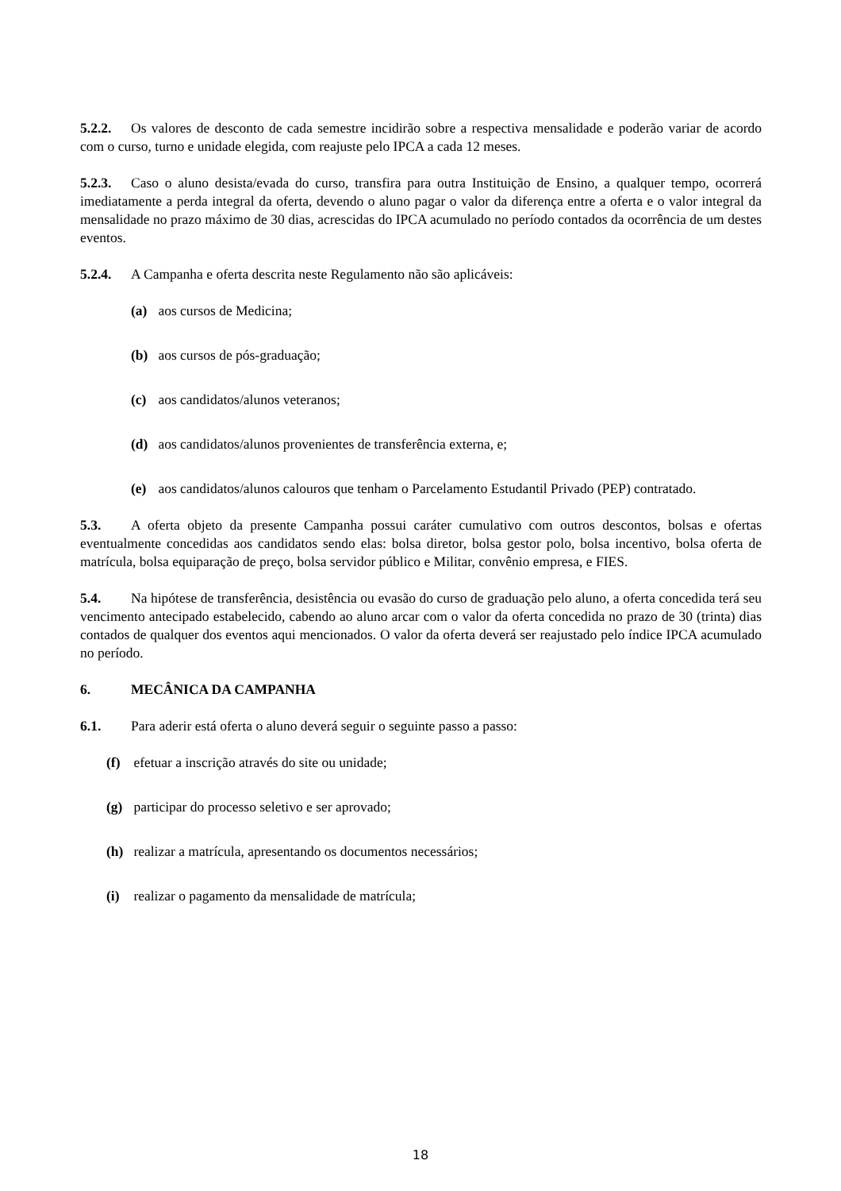5.2.2. Os valores de desconto de cada semestre incidirão sobre a respectiva mensalidade e poderão variar de acordo com o curso, turno e unidade elegida, com reajuste pelo IPCA a cada 12 meses.
5.2.3. Caso o aluno desista/evada do curso, transfira para outra Instituição de Ensino, a qualquer tempo, ocorrerá imediatamente a perda integral da oferta, devendo o aluno pagar o valor da diferença entre a oferta e o valor integral da mensalidade no prazo máximo de 30 dias, acrescidas do IPCA acumulado no período contados da ocorrência de um destes eventos.
5.2.4. A Campanha e oferta descrita neste Regulamento não são aplicáveis:
(a) aos cursos de Medicina;
(b) aos cursos de pós-graduação;
(c) aos candidatos/alunos veteranos;
(d) aos candidatos/alunos provenientes de transferência externa, e;
(e) aos candidatos/alunos calouros que tenham o Parcelamento Estudantil Privado (PEP) contratado.
5.3. A oferta objeto da presente Campanha possui caráter cumulativo com outros descontos, bolsas e ofertas eventualmente concedidas aos candidatos sendo elas: bolsa diretor, bolsa gestor polo, bolsa incentivo, bolsa oferta de matrícula, bolsa equiparação de preço, bolsa servidor público e Militar, convênio empresa, e FIES.
5.4. Na hipótese de transferência, desistência ou evasão do curso de graduação pelo aluno, a oferta concedida terá seu vencimento antecipado estabelecido, cabendo ao aluno arcar com o valor da oferta concedida no prazo de 30 (trinta) dias contados de qualquer dos eventos aqui mencionados. O valor da oferta deverá ser reajustado pelo índice IPCA acumulado no período.
6. MECÂNICA DA CAMPANHA
6.1. Para aderir está oferta o aluno deverá seguir o seguinte passo a passo:
(f) efetuar a inscrição através do site ou unidade;
(g) participar do processo seletivo e ser aprovado;
(h) realizar a matrícula, apresentando os documentos necessários;
(i) realizar o pagamento da mensalidade de matrícula;
18